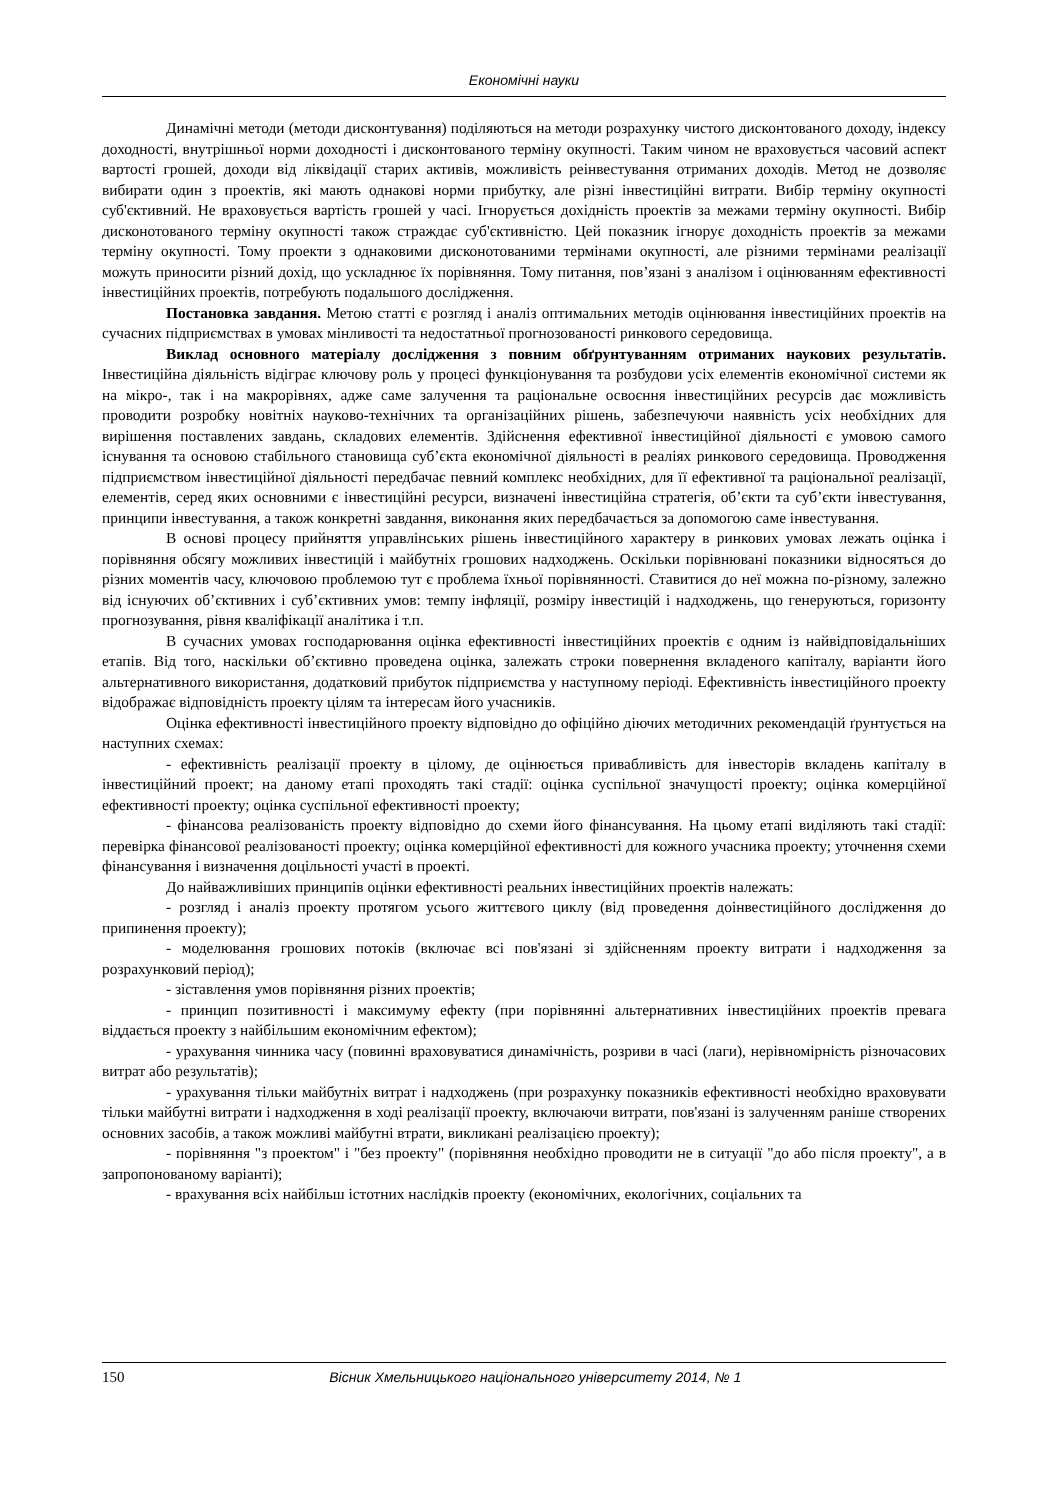Економічні науки
Динамічні методи (методи дисконтування) поділяються на методи розрахунку чистого дисконтованого доходу, індексу доходності, внутрішньої норми доходності і дисконтованого терміну окупності. Таким чином не враховується часовий аспект вартості грошей, доходи від ліквідації старих активів, можливість реінвестування отриманих доходів. Метод не дозволяє вибирати один з проектів, які мають однакові норми прибутку, але різні інвестиційні витрати. Вибір терміну окупності суб'єктивний. Не враховується вартість грошей у часі. Ігнорується дохідність проектів за межами терміну окупності. Вибір дисконотованого терміну окупності також страждає суб'єктивністю. Цей показник ігнорує доходність проектів за межами терміну окупності. Тому проекти з однаковими дисконотованими термінами окупності, але різними термінами реалізації можуть приносити різний дохід, що ускладнює їх порівняння. Тому питання, пов’язані з аналізом і оцінюванням ефективності інвестиційних проектів, потребують подальшого дослідження.
Постановка завдання. Метою статті є розгляд і аналіз оптимальних методів оцінювання інвестиційних проектів на сучасних підприємствах в умовах мінливості та недостатньої прогнозованості ринкового середовища.
Виклад основного матеріалу дослідження з повним обґрунтуванням отриманих наукових результатів. Інвестиційна діяльність відіграє ключову роль у процесі функціонування та розбудови усіх елементів економічної системи як на мікро-, так і на макрорівнях, адже саме залучення та раціональне освоєння інвестиційних ресурсів дає можливість проводити розробку новітніх науково-технічних та організаційних рішень, забезпечуючи наявність усіх необхідних для вирішення поставлених завдань, складових елементів. Здійснення ефективної інвестиційної діяльності є умовою самого існування та основою стабільного становища суб’єкта економічної діяльності в реаліях ринкового середовища. Проводження підприємством інвестиційної діяльності передбачає певний комплекс необхідних, для її ефективної та раціональної реалізації, елементів, серед яких основними є інвестиційні ресурси, визначені інвестиційна стратегія, об’єкти та суб’єкти інвестування, принципи інвестування, а також конкретні завдання, виконання яких передбачається за допомогою саме інвестування.
В основі процесу прийняття управлінських рішень інвестиційного характеру в ринкових умовах лежать оцінка і порівняння обсягу можливих інвестицій і майбутніх грошових надходжень. Оскільки порівнювані показники відносяться до різних моментів часу, ключовою проблемою тут є проблема їхньої порівнянності. Ставитися до неї можна по-різному, залежно від існуючих об’єктивних і суб’єктивних умов: темпу інфляції, розміру інвестицій і надходжень, що генеруються, горизонту прогнозування, рівня кваліфікації аналітика і т.п.
В сучасних умовах господарювання оцінка ефективності інвестиційних проектів є одним із найвідповідальніших етапів. Від того, наскільки об’єктивно проведена оцінка, залежать строки повернення вкладеного капіталу, варіанти його альтернативного використання, додатковий прибуток підприємства у наступному періоді. Ефективність інвестиційного проекту відображає відповідність проекту цілям та інтересам його учасників.
Оцінка ефективності інвестиційного проекту відповідно до офіційно діючих методичних рекомендацій ґрунтується на наступних схемах:
- ефективність реалізації проекту в цілому, де оцінюється привабливість для інвесторів вкладень капіталу в інвестиційний проект; на даному етапі проходять такі стадії: оцінка суспільної значущості проекту; оцінка комерційної ефективності проекту; оцінка суспільної ефективності проекту;
- фінансова реалізованість проекту відповідно до схеми його фінансування. На цьому етапі виділяють такі стадії: перевірка фінансової реалізованості проекту; оцінка комерційної ефективності для кожного учасника проекту; уточнення схеми фінансування і визначення доцільності участі в проекті.
До найважливіших принципів оцінки ефективності реальних інвестиційних проектів належать:
- розгляд і аналіз проекту протягом усього життєвого циклу (від проведення доінвестиційного дослідження до припинення проекту);
- моделювання грошових потоків (включає всі пов'язані зі здійсненням проекту витрати і надходження за розрахунковий період);
- зіставлення умов порівняння різних проектів;
- принцип позитивності і максимуму ефекту (при порівнянні альтернативних інвестиційних проектів превага віддається проекту з найбільшим економічним ефектом);
- урахування чинника часу (повинні враховуватися динамічність, розриви в часі (лаги), нерівномірність різночасових витрат або результатів);
- урахування тільки майбутніх витрат і надходжень (при розрахунку показників ефективності необхідно враховувати тільки майбутні витрати і надходження в ході реалізації проекту, включаючи витрати, пов'язані із залученням раніше створених основних засобів, а також можливі майбутні втрати, викликані реалізацією проекту);
- порівняння "з проектом" і "без проекту" (порівняння необхідно проводити не в ситуації "до або після проекту", а в запропонованому варіанті);
- врахування всіх найбільш істотних наслідків проекту (економічних, екологічних, соціальних та
150 Вісник Хмельницького національного університету 2014, № 1